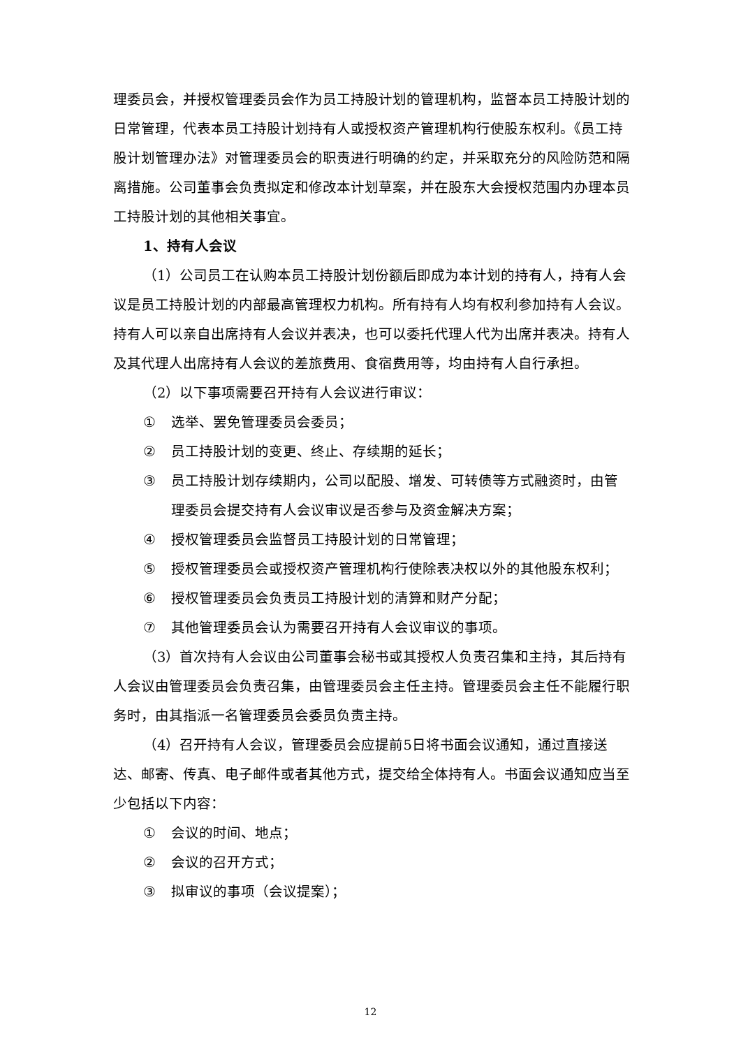理委员会，并授权管理委员会作为员工持股计划的管理机构，监督本员工持股计划的日常管理，代表本员工持股计划持有人或授权资产管理机构行使股东权利。《员工持股计划管理办法》对管理委员会的职责进行明确的约定，并采取充分的风险防范和隔离措施。公司董事会负责拟定和修改本计划草案，并在股东大会授权范围内办理本员工持股计划的其他相关事宜。
1、持有人会议
（1）公司员工在认购本员工持股计划份额后即成为本计划的持有人，持有人会议是员工持股计划的内部最高管理权力机构。所有持有人均有权利参加持有人会议。持有人可以亲自出席持有人会议并表决，也可以委托代理人代为出席并表决。持有人及其代理人出席持有人会议的差旅费用、食宿费用等，均由持有人自行承担。
（2）以下事项需要召开持有人会议进行审议：
① 选举、罢免管理委员会委员；
② 员工持股计划的变更、终止、存续期的延长；
③ 员工持股计划存续期内，公司以配股、增发、可转债等方式融资时，由管理委员会提交持有人会议审议是否参与及资金解决方案；
④ 授权管理委员会监督员工持股计划的日常管理；
⑤ 授权管理委员会或授权资产管理机构行使除表决权以外的其他股东权利；
⑥ 授权管理委员会负责员工持股计划的清算和财产分配；
⑦ 其他管理委员会认为需要召开持有人会议审议的事项。
（3）首次持有人会议由公司董事会秘书或其授权人负责召集和主持，其后持有人会议由管理委员会负责召集，由管理委员会主任主持。管理委员会主任不能履行职务时，由其指派一名管理委员会委员负责主持。
（4）召开持有人会议，管理委员会应提前5日将书面会议通知，通过直接送达、邮寄、传真、电子邮件或者其他方式，提交给全体持有人。书面会议通知应当至少包括以下内容：
① 会议的时间、地点；
② 会议的召开方式；
③ 拟审议的事项（会议提案）；
12